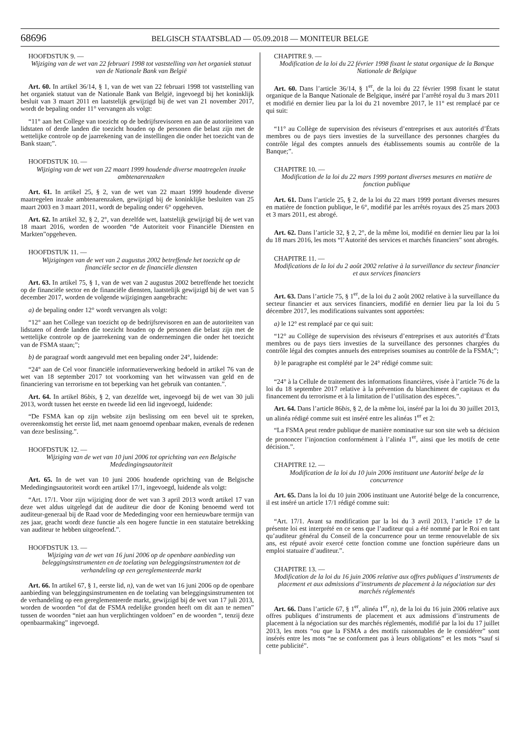68696 BELGISCH STAATSBLAD — 05.09.2018 — MONITEUR BELGE
HOOFDSTUK 9. —
Wijziging van de wet van 22 februari 1998 tot vaststelling van het organiek statuut van de Nationale Bank van België
Art. 60. In artikel 36/14, § 1, van de wet van 22 februari 1998 tot vaststelling van het organiek statuut van de Nationale Bank van België, ingevoegd bij het koninklijk besluit van 3 maart 2011 en laatstelijk gewijzigd bij de wet van 21 november 2017, wordt de bepaling onder 11° vervangen als volgt:
“11° aan het College van toezicht op de bedrijfsrevisoren en aan de autoriteiten van lidstaten of derde landen die toezicht houden op de personen die belast zijn met de wettelijke controle op de jaarrekening van de instellingen die onder het toezicht van de Bank staan;”.
HOOFDSTUK 10. —
Wijziging van de wet van 22 maart 1999 houdende diverse maatregelen inzake ambtenarenzaken
Art. 61. In artikel 25, § 2, van de wet van 22 maart 1999 houdende diverse maatregelen inzake ambtenarenzaken, gewijzigd bij de koninklijke besluiten van 25 maart 2003 en 3 maart 2011, wordt de bepaling onder 6° opgeheven.
Art. 62. In artikel 32, § 2, 2°, van dezelfde wet, laatstelijk gewijzigd bij de wet van 18 maart 2016, worden de woorden “de Autoriteit voor Financiële Diensten en Markten”opgeheven.
HOOFDSTUK 11. —
Wijzigingen van de wet van 2 augustus 2002 betreffende het toezicht op de financiële sector en de financiële diensten
Art. 63. In artikel 75, § 1, van de wet van 2 augustus 2002 betreffende het toezicht op de financiële sector en de financiële diensten, laatstelijk gewijzigd bij de wet van 5 december 2017, worden de volgende wijzigingen aangebracht:
a) de bepaling onder 12° wordt vervangen als volgt:
“12° aan het College van toezicht op de bedrijfsrevisoren en aan de autoriteiten van lidstaten of derde landen die toezicht houden op de personen die belast zijn met de wettelijke controle op de jaarrekening van de ondernemingen die onder het toezicht van de FSMA staan;”;
b) de paragraaf wordt aangevuld met een bepaling onder 24°, luidende:
“24° aan de Cel voor financiële informatieverwerking bedoeld in artikel 76 van de wet van 18 september 2017 tot voorkoming van het witwassen van geld en de financiering van terrorisme en tot beperking van het gebruik van contanten.”.
Art. 64. In artikel 86bis, § 2, van dezelfde wet, ingevoegd bij de wet van 30 juli 2013, wordt tussen het eerste en tweede lid een lid ingevoegd, luidende:
“De FSMA kan op zijn website zijn beslissing om een bevel uit te spreken, overeenkomstig het eerste lid, met naam genoemd openbaar maken, evenals de redenen van deze beslissing.”.
HOOFDSTUK 12. —
Wijziging van de wet van 10 juni 2006 tot oprichting van een Belgische Mededingingsautoriteit
Art. 65. In de wet van 10 juni 2006 houdende oprichting van de Belgische Mededingingsautoriteit wordt een artikel 17/1, ingevoegd, luidende als volgt:
“Art. 17/1. Voor zijn wijziging door de wet van 3 april 2013 wordt artikel 17 van deze wet aldus uitgelegd dat de auditeur die door de Koning benoemd werd tot auditeur-generaal bij de Raad voor de Mededinging voor een hernieuwbare termijn van zes jaar, geacht wordt deze functie als een hogere functie in een statutaire betrekking van auditeur te hebben uitgeoefend.”.
HOOFDSTUK 13. —
Wijziging van de wet van 16 juni 2006 op de openbare aanbieding van beleggingsinstrumenten en de toelating van beleggingsinstrumenten tot de verhandeling op een gereglementeerde markt
Art. 66. In artikel 67, § 1, eerste lid, n), van de wet van 16 juni 2006 op de openbare aanbieding van beleggingsinstrumenten en de toelating van beleggingsinstrumenten tot de verhandeling op een gereglementeerde markt, gewijzigd bij de wet van 17 juli 2013, worden de woorden “of dat de FSMA redelijke gronden heeft om dit aan te nemen” tussen de woorden “niet aan hun verplichtingen voldoen” en de woorden “, tenzij deze openbaarmaking” ingevoegd.
CHAPITRE 9. —
Modification de la loi du 22 février 1998 fixant le statut organique de la Banque Nationale de Belgique
Art. 60. Dans l’article 36/14, § 1<sup>er</sup>, de la loi du 22 février 1998 fixant le statut organique de la Banque Nationale de Belgique, inséré par l’arrêté royal du 3 mars 2011 et modifié en dernier lieu par la loi du 21 novembre 2017, le 11° est remplacé par ce qui suit:
“11° au Collège de supervision des réviseurs d’entreprises et aux autorités d’États membres ou de pays tiers investies de la surveillance des personnes chargées du contrôle légal des comptes annuels des établissements soumis au contrôle de la Banque;”.
CHAPITRE 10. —
Modification de la loi du 22 mars 1999 portant diverses mesures en matière de fonction publique
Art. 61. Dans l’article 25, § 2, de la loi du 22 mars 1999 portant diverses mesures en matière de fonction publique, le 6°, modifié par les arrêtés royaux des 25 mars 2003 et 3 mars 2011, est abrogé.
Art. 62. Dans l’article 32, § 2, 2°, de la même loi, modifié en dernier lieu par la loi du 18 mars 2016, les mots “l’Autorité des services et marchés financiers” sont abrogés.
CHAPITRE 11. —
Modifications de la loi du 2 août 2002 relative à la surveillance du secteur financier et aux services financiers
Art. 63. Dans l’article 75, § 1<sup>er</sup>, de la loi du 2 août 2002 relative à la surveillance du secteur financier et aux services financiers, modifié en dernier lieu par la loi du 5 décembre 2017, les modifications suivantes sont apportées:
a) le 12° est remplacé par ce qui suit:
“12° au Collège de supervision des réviseurs d’entreprises et aux autorités d’États membres ou de pays tiers investies de la surveillance des personnes chargées du contrôle légal des comptes annuels des entreprises soumises au contrôle de la FSMA;”;
b) le paragraphe est complété par le 24° rédigé comme suit:
“24° à la Cellule de traitement des informations financières, visée à l’article 76 de la loi du 18 septembre 2017 relative à la prévention du blanchiment de capitaux et du financement du terrorisme et à la limitation de l’utilisation des espèces.”.
Art. 64. Dans l’article 86bis, § 2, de la même loi, inséré par la loi du 30 juillet 2013, un alinéa rédigé comme suit est inséré entre les alinéas 1<sup>er</sup> et 2:
“La FSMA peut rendre publique de manière nominative sur son site web sa décision de prononcer l’injonction conformément à l’alinéa 1<sup>er</sup>, ainsi que les motifs de cette décision.”.
CHAPITRE 12. —
Modification de la loi du 10 juin 2006 instituant une Autorité belge de la concurrence
Art. 65. Dans la loi du 10 juin 2006 instituant une Autorité belge de la concurrence, il est inséré un article 17/1 rédigé comme suit:
“Art. 17/1. Avant sa modification par la loi du 3 avril 2013, l’article 17 de la présente loi est interprété en ce sens que l’auditeur qui a été nommé par le Roi en tant qu’auditeur général du Conseil de la concurrence pour un terme renouvelable de six ans, est réputé avoir exercé cette fonction comme une fonction supérieure dans un emploi statuaire d’auditeur.”.
CHAPITRE 13. —
Modification de la loi du 16 juin 2006 relative aux offres publiques d’instruments de placement et aux admissions d’instruments de placement à la négociation sur des marchés réglementés
Art. 66. Dans l’article 67, § 1<sup>er</sup>, alinéa 1<sup>er</sup>, n), de la loi du 16 juin 2006 relative aux offres publiques d’instruments de placement et aux admissions d’instruments de placement à la négociation sur des marchés réglementés, modifié par la loi du 17 juillet 2013, les mots “ou que la FSMA a des motifs raisonnables de le considérer” sont insérés entre les mots “ne se conforment pas à leurs obligations” et les mots “sauf si cette publicité”.